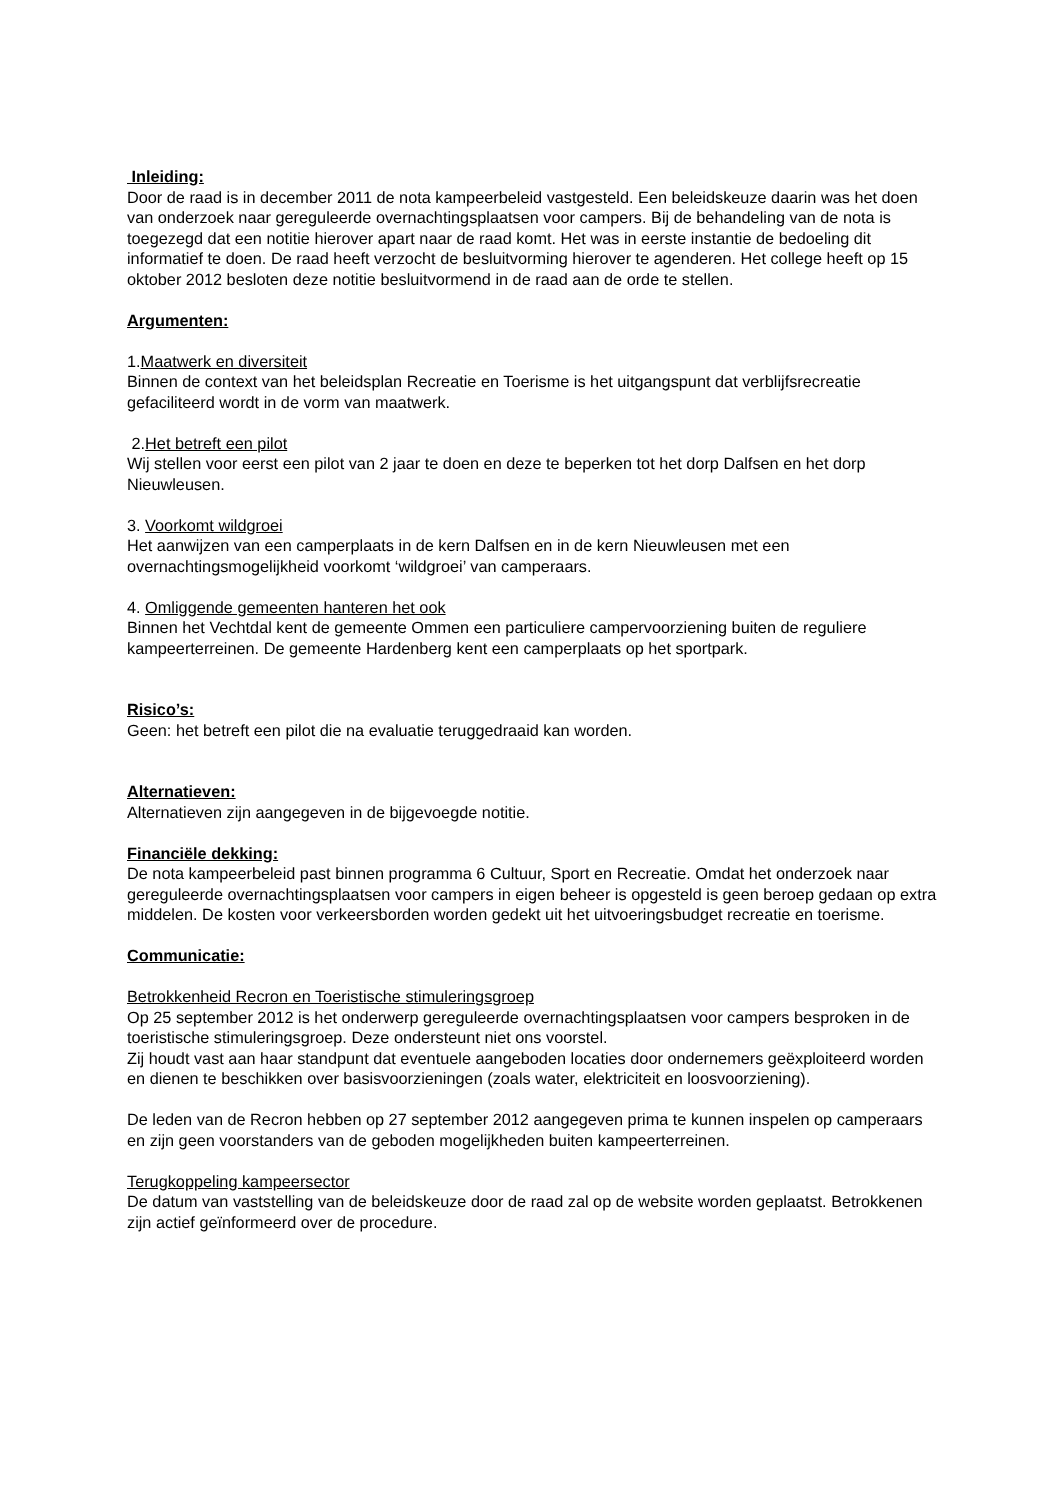Inleiding:
Door de raad is in december 2011 de nota kampeerbeleid vastgesteld. Een beleidskeuze daarin was het doen van onderzoek naar gereguleerde overnachtingsplaatsen voor campers. Bij de behandeling van de nota is toegezegd dat een notitie hierover apart naar de raad komt. Het was in eerste instantie de bedoeling dit informatief te doen. De raad heeft verzocht de besluitvorming hierover te agenderen. Het college heeft op 15 oktober 2012 besloten deze notitie besluitvormend in de raad aan de orde te stellen.
Argumenten:
1.Maatwerk en diversiteit
Binnen de context van het beleidsplan Recreatie en Toerisme is het uitgangspunt dat verblijfsrecreatie gefaciliteerd wordt in de vorm van maatwerk.
2.Het betreft een pilot
Wij stellen voor eerst een pilot van 2 jaar te doen en deze te beperken tot het dorp Dalfsen en het dorp Nieuwleusen.
3. Voorkomt wildgroei
Het aanwijzen van een camperplaats in de kern Dalfsen en in de kern Nieuwleusen met een overnachtingsmogelijkheid voorkomt ‘wildgroei’ van camperaars.
4. Omliggende gemeenten hanteren het ook
Binnen het Vechtdal kent de gemeente Ommen een particuliere campervoorziening buiten de reguliere kampeerterreinen. De gemeente Hardenberg kent een camperplaats op het sportpark.
Risico’s:
Geen: het betreft een pilot die na evaluatie teruggedraaid kan worden.
Alternatieven:
Alternatieven zijn aangegeven in de bijgevoegde notitie.
Financiële dekking:
De nota kampeerbeleid past binnen programma 6 Cultuur, Sport en Recreatie. Omdat het onderzoek naar gereguleerde overnachtingsplaatsen voor campers in eigen beheer is opgesteld is geen beroep gedaan op extra middelen. De kosten voor verkeersborden worden gedekt uit het uitvoeringsbudget recreatie en toerisme.
Communicatie:
Betrokkenheid Recron en Toeristische stimuleringsgroep
Op 25 september 2012 is het onderwerp gereguleerde overnachtingsplaatsen voor campers besproken in de toeristische stimuleringsgroep. Deze ondersteunt niet ons voorstel.
Zij houdt vast aan haar standpunt dat eventuele aangeboden locaties door ondernemers geëxploiteerd worden en dienen te beschikken over basisvoorzieningen (zoals water, elektriciteit en loosvoorziening).
De leden van de Recron hebben op 27 september 2012 aangegeven prima te kunnen inspelen op camperaars en zijn geen voorstanders van de geboden mogelijkheden buiten kampeerterreinen.
Terugkoppeling kampeersector
De datum van vaststelling van de beleidskeuze door de raad zal op de website worden geplaatst. Betrokkenen zijn actief geïnformeerd over de procedure.